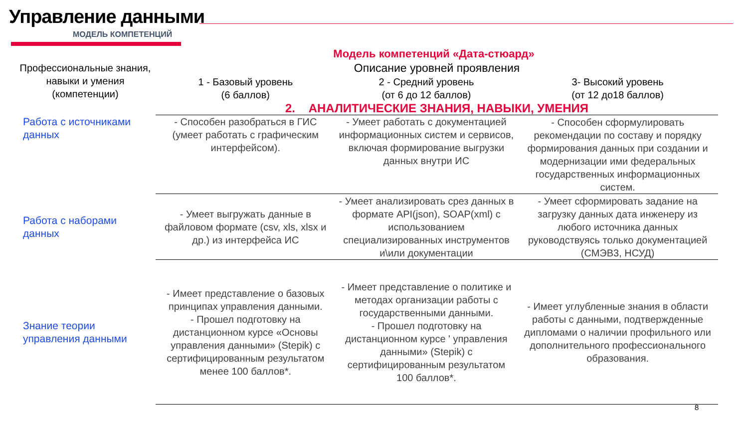Управление данными
МОДЕЛЬ КОМПЕТЕНЦИЙ
Модель компетенций «Дата-стюард»
| Профессиональные знания, навыки и умения (компетенции) | Описание уровней проявления | | |
| --- | --- | --- | --- |
| | 1 - Базовый уровень (6 баллов) | 2 - Средний уровень (от 6 до 12 баллов) | 3- Высокий уровень (от 12 до18 баллов) |
| | 2. АНАЛИТИЧЕСКИЕ ЗНАНИЯ, НАВЫКИ, УМЕНИЯ | | |
| Работа с источниками данных | - Способен разобраться в ГИС (умеет работать с графическим интерфейсом). | - Умеет работать с документацией информационных систем и сервисов, включая формирование выгрузки данных внутри ИС | - Способен сформулировать рекомендации по составу и порядку формирования данных при создании и модернизации ими федеральных государственных информационных систем. |
| Работа с наборами данных | - Умеет выгружать данные в файловом формате (csv, xls, xlsx и др.) из интерфейса ИС | - Умеет анализировать срез данных в формате API(json), SOAP(xml) с использованием специализированных инструментов и\или документации | - Умеет сформировать задание на загрузку данных дата инженеру из любого источника данных руководствуясь только документацией (СМЭВ3, НСУД) |
| Знание теории управления данными | - Имеет представление о базовых принципах управления данными. - Прошел подготовку на дистанционном курсе «Основы управления данными» (Stepik) с сертифицированным результатом менее 100 баллов*. | - Имеет представление о политике и методах организации работы с государственными данными. - Прошел подготовку на дистанционном курсе ' управления данными» (Stepik) с сертифицированным результатом 100 баллов*. | - Имеет углубленные знания в области работы с данными, подтвержденные дипломами о наличии профильного или дополнительного профессионального образования. |
8